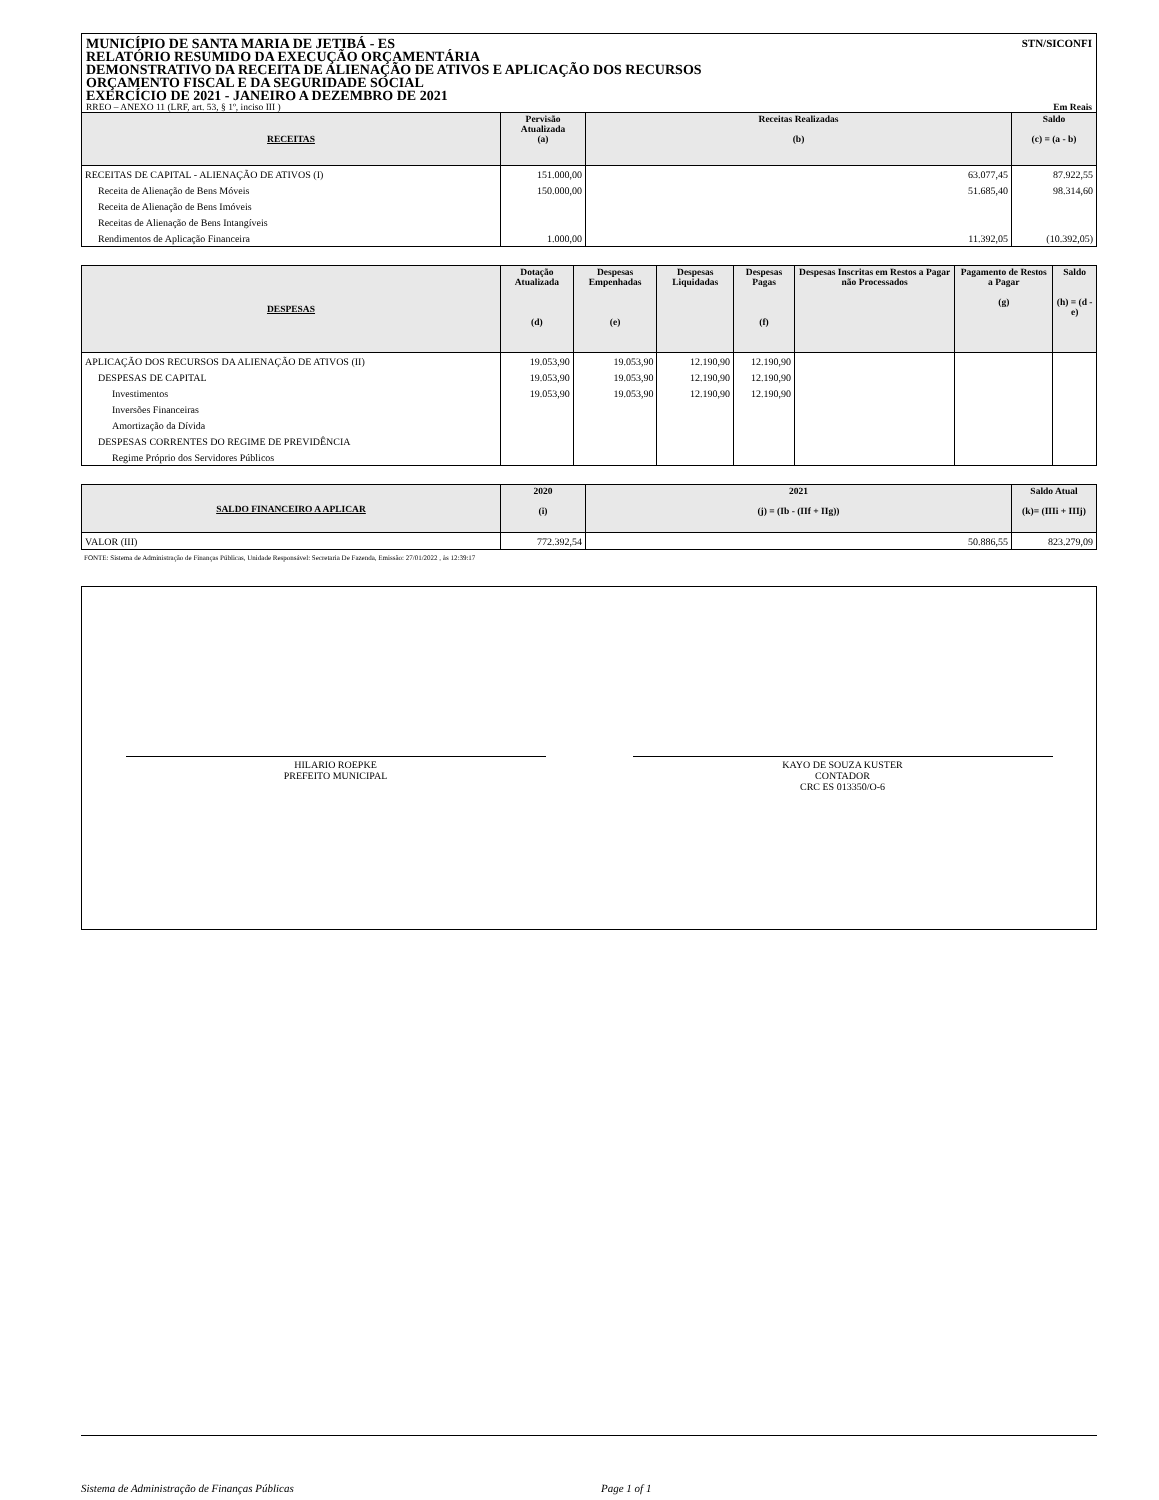STN/SICONFI MUNICÍPIO DE SANTA MARIA DE JETIBÁ - ES
RELATÓRIO RESUMIDO DA EXECUÇÃO ORÇAMENTÁRIA
DEMONSTRATIVO DA RECEITA DE ALIENAÇÃO DE ATIVOS E APLICAÇÃO DOS RECURSOS
ORÇAMENTO FISCAL E DA SEGURIDADE SOCIAL
EXERCÍCIO DE 2021 - JANEIRO A DEZEMBRO DE 2021
RREO – ANEXO 11 (LRF, art. 53, § 1º, inciso III ) Em Reais
| RECEITAS | Pervisão Atualizada (a) | Receitas Realizadas (b) | Saldo (c) = (a - b) |
| --- | --- | --- | --- |
| RECEITAS DE CAPITAL - ALIENAÇÃO DE ATIVOS (I) | 151.000,00 | 63.077,45 | 87.922,55 |
| Receita de Alienação de Bens Móveis | 150.000,00 | 51.685,40 | 98.314,60 |
| Receita de Alienação de Bens Imóveis | | | |
| Receitas de Alienação de Bens Intangíveis | | | |
| Rendimentos de Aplicação Financeira | 1.000,00 | 11.392,05 | (10.392,05) |
| DESPESAS | Dotação Atualizada (d) | Despesas Empenhadas (e) | Despesas Liquidadas | Despesas Pagas (f) | Despesas Inscritas em Restos a Pagar não Processados | Pagamento de Restos a Pagar (g) | Saldo (h) = (d - e) |
| --- | --- | --- | --- | --- | --- | --- | --- |
| APLICAÇÃO DOS RECURSOS DA ALIENAÇÃO DE ATIVOS (II) | 19.053,90 | 19.053,90 | 12.190,90 | 12.190,90 | | | |
| DESPESAS DE CAPITAL | 19.053,90 | 19.053,90 | 12.190,90 | 12.190,90 | | | |
| Investimentos | 19.053,90 | 19.053,90 | 12.190,90 | 12.190,90 | | | |
| Inversões Financeiras | | | | | | | |
| Amortização da Dívida | | | | | | | |
| DESPESAS CORRENTES DO REGIME DE PREVIDÊNCIA | | | | | | | |
| Regime Próprio dos Servidores Públicos | | | | | | | |
| SALDO FINANCEIRO A APLICAR | 2020 (i) | 2021 (j) = (Ib - (IIf + IIg)) | Saldo Atual (k)= (IIIi + IIIj) |
| --- | --- | --- | --- |
| VALOR (III) | 772.392,54 | 50.886,55 | 823.279,09 |
FONTE: Sistema de Administração de Finanças Públicas, Unidade Responsável: Secretaria De Fazenda, Emissão: 27/01/2022 , às 12:39:17
HILARIO ROEPKE
PREFEITO MUNICIPAL
KAYO DE SOUZA KUSTER
CONTADOR
CRC ES 013350/O-6
Sistema de Administração de Finanças Públicas Page 1 of 1